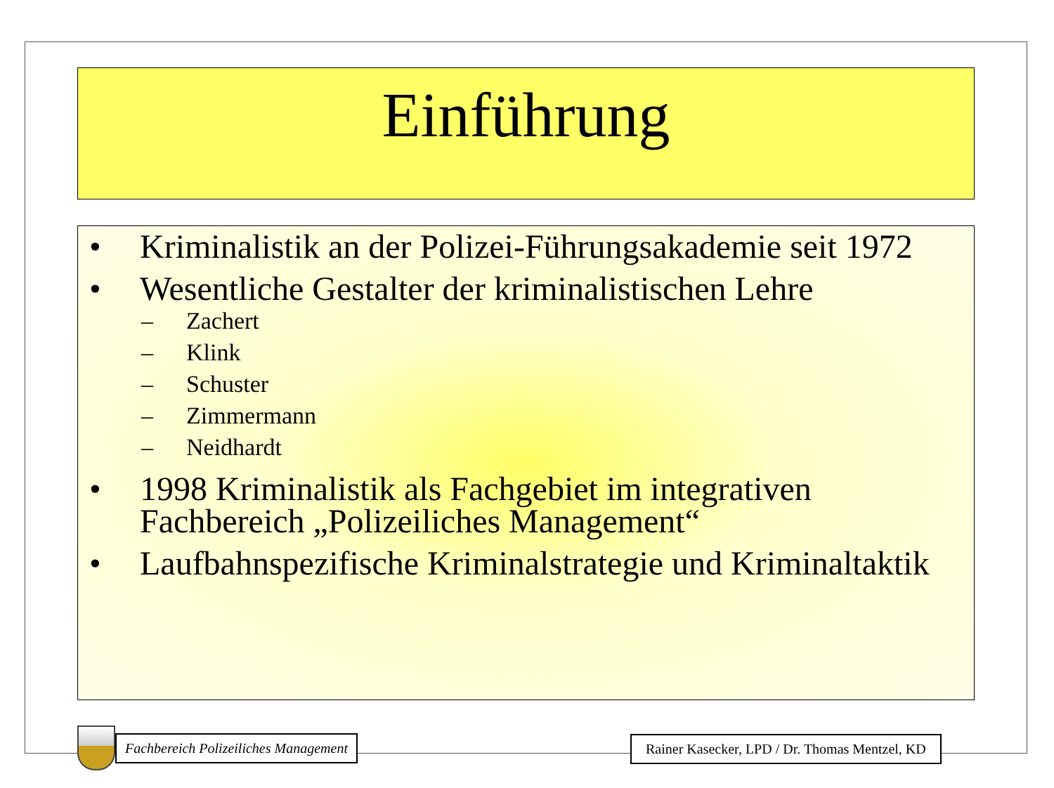Einführung
• Kriminalistik an der Polizei-Führungsakademie seit 1972
• Wesentliche Gestalter der kriminalistischen Lehre
– Zachert
– Klink
– Schuster
– Zimmermann
– Neidhardt
• 1998 Kriminalistik als Fachgebiet im integrativen Fachbereich „Polizeiliches Management“
• Laufbahnspezifische Kriminalstrategie und Kriminaltaktik
Fachbereich Polizeiliches Management
Rainer Kasecker, LPD / Dr. Thomas Mentzel, KD